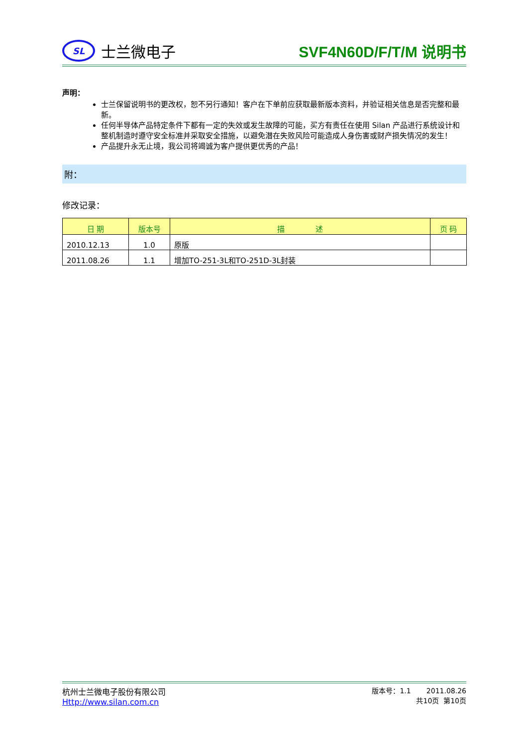SL
士兰微电子
SVF4N60D/F/T/M 说明书
声明：
士兰保留说明书的更改权，恕不另行通知！客户在下单前应获取最新版本资料，并验证相关信息是否完整和最新。
任何半导体产品特定条件下都有一定的失效或发生故障的可能，买方有责任在使用 Silan 产品进行系统设计和整机制造时遵守安全标准并采取安全措施，以避免潜在失败风险可能造成人身伤害或财产损失情况的发生！
产品提升永无止境，我公司将竭诚为客户提供更优秀的产品！
附：
修改记录：
| 日 期 | 版本号 | 描 述 | 页 码 |
| --- | --- | --- | --- |
| 2010.12.13 | 1.0 | 原版 | |
| 2011.08.26 | 1.1 | 增加TO-251-3L和TO-251D-3L封装 | |
杭州士兰微电子股份有限公司
Http://www.silan.com.cn
版本号：1.1 2011.08.26
共10页 第10页